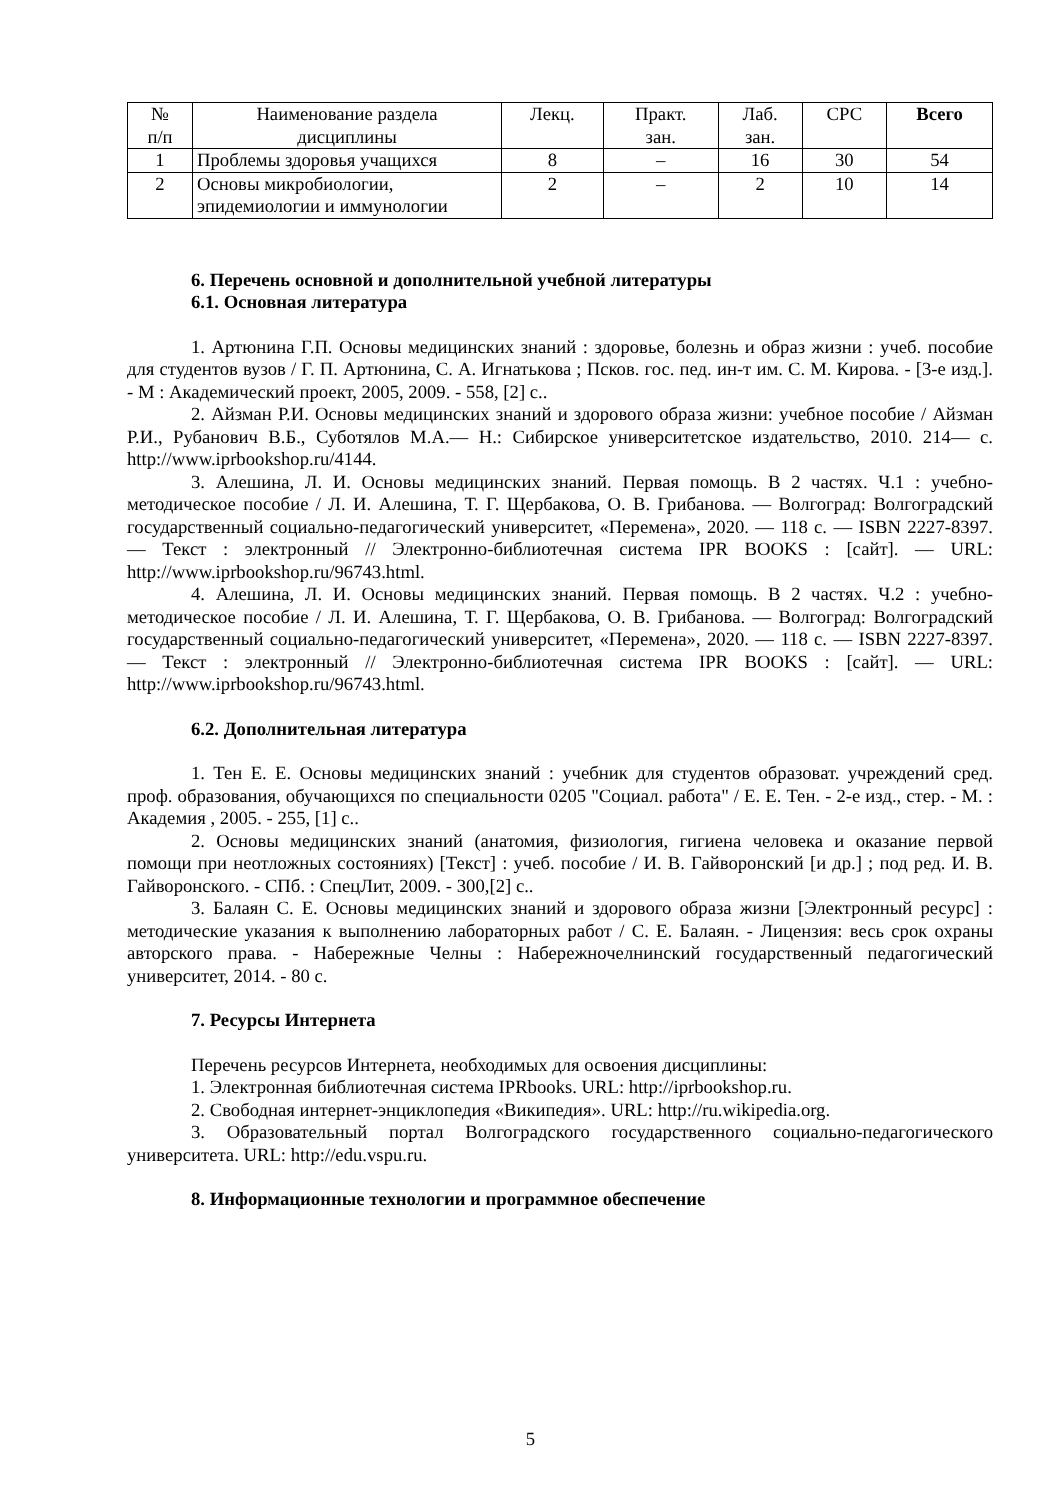| № п/п | Наименование раздела дисциплины | Лекц. | Практ. зан. | Лаб. зан. | СРС | Всего |
| --- | --- | --- | --- | --- | --- | --- |
| 1 | Проблемы здоровья учащихся | 8 | – | 16 | 30 | 54 |
| 2 | Основы микробиологии, эпидемиологии и иммунологии | 2 | – | 2 | 10 | 14 |
6. Перечень основной и дополнительной учебной литературы
6.1. Основная литература
1. Артюнина Г.П. Основы медицинских знаний : здоровье, болезнь и образ жизни : учеб. пособие для студентов вузов / Г. П. Артюнина, С. А. Игнатькова ; Псков. гос. пед. ин-т им. С. М. Кирова. - [3-е изд.]. - М : Академический проект, 2005, 2009. - 558, [2] с..
2. Айзман Р.И. Основы медицинских знаний и здорового образа жизни: учебное пособие / Айзман Р.И., Рубанович В.Б., Суботялов М.А.— Н.: Сибирское университетское издательство, 2010. 214— с. http://www.iprbookshop.ru/4144.
3. Алешина, Л. И. Основы медицинских знаний. Первая помощь. В 2 частях. Ч.1 : учебно-методическое пособие / Л. И. Алешина, Т. Г. Щербакова, О. В. Грибанова. — Волгоград: Волгоградский государственный социально-педагогический университет, «Перемена», 2020. — 118 c. — ISBN 2227-8397. — Текст : электронный // Электронно-библиотечная система IPR BOOKS : [сайт]. — URL: http://www.iprbookshop.ru/96743.html.
4. Алешина, Л. И. Основы медицинских знаний. Первая помощь. В 2 частях. Ч.2 : учебно-методическое пособие / Л. И. Алешина, Т. Г. Щербакова, О. В. Грибанова. — Волгоград: Волгоградский государственный социально-педагогический университет, «Перемена», 2020. — 118 c. — ISBN 2227-8397. — Текст : электронный // Электронно-библиотечная система IPR BOOKS : [сайт]. — URL: http://www.iprbookshop.ru/96743.html.
6.2. Дополнительная литература
1. Тен Е. Е. Основы медицинских знаний : учебник для студентов образоват. учреждений сред. проф. образования, обучающихся по специальности 0205 "Социал. работа" / Е. Е. Тен. - 2-е изд., стер. - М. : Академия , 2005. - 255, [1] с..
2. Основы медицинских знаний (анатомия, физиология, гигиена человека и оказание первой помощи при неотложных состояниях) [Текст] : учеб. пособие / И. В. Гайворонский [и др.] ; под ред. И. В. Гайворонского. - СПб. : СпецЛит, 2009. - 300,[2] с..
3. Балаян С. Е. Основы медицинских знаний и здорового образа жизни [Электронный ресурс] : методические указания к выполнению лабораторных работ / С. Е. Балаян. - Лицензия: весь срок охраны авторского права. - Набережные Челны : Набережночелнинский государственный педагогический университет, 2014. - 80 с.
7. Ресурсы Интернета
Перечень ресурсов Интернета, необходимых для освоения дисциплины:
1. Электронная библиотечная система IPRbooks. URL: http://iprbookshop.ru.
2. Свободная интернет-энциклопедия «Википедия». URL: http://ru.wikipedia.org.
3. Образовательный портал Волгоградского государственного социально-педагогического университета. URL: http://edu.vspu.ru.
8. Информационные технологии и программное обеспечение
5